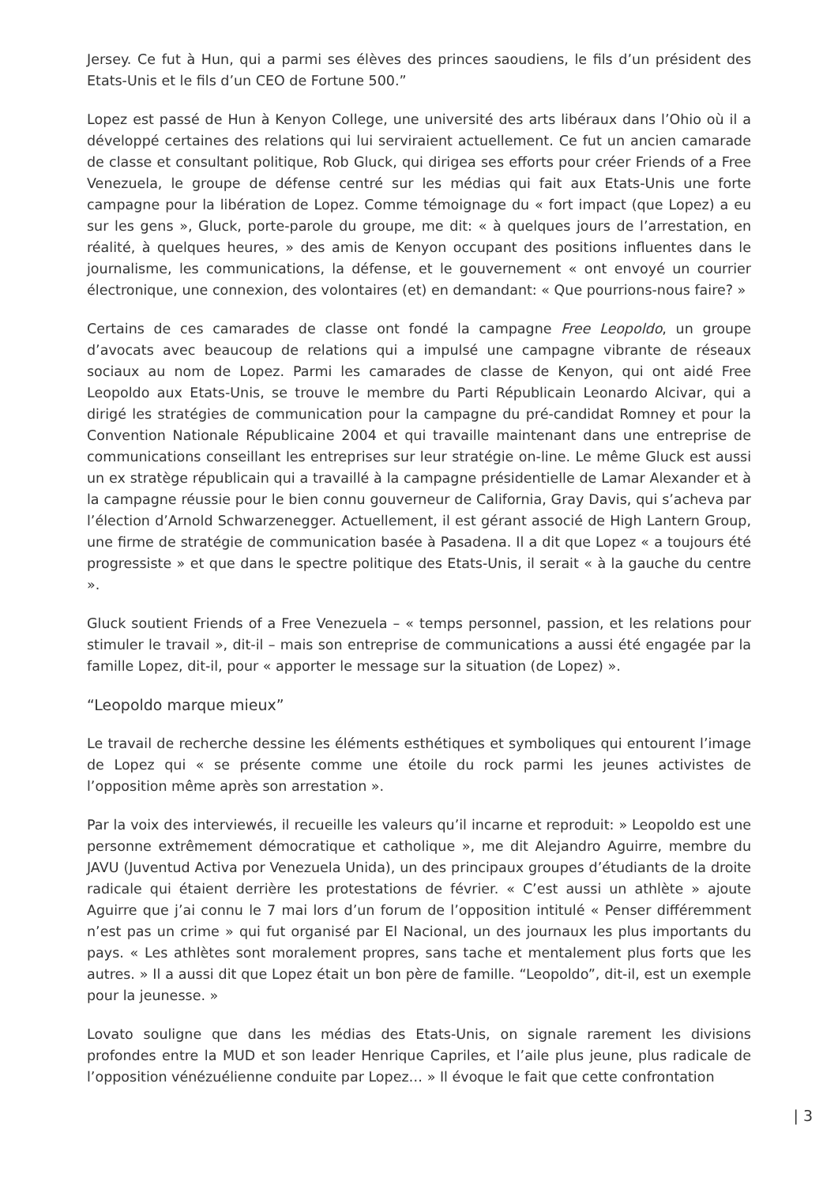Jersey. Ce fut à Hun, qui a parmi ses élèves des princes saoudiens, le fils d’un président des Etats-Unis et le fils d’un CEO de Fortune 500.”
Lopez est passé de Hun à Kenyon College, une université des arts libéraux dans l’Ohio où il a développé certaines des relations qui lui serviraient actuellement. Ce fut un ancien camarade de classe et consultant politique, Rob Gluck, qui dirigea ses efforts pour créer Friends of a Free Venezuela, le groupe de défense centré sur les médias qui fait aux Etats-Unis une forte campagne pour la libération de Lopez. Comme témoignage du « fort impact (que Lopez) a eu sur les gens », Gluck, porte-parole du groupe, me dit: « à quelques jours de l’arrestation, en réalité, à quelques heures, » des amis de Kenyon occupant des positions influentes dans le journalisme, les communications, la défense, et le gouvernement « ont envoyé un courrier électronique, une connexion, des volontaires (et) en demandant: « Que pourrions-nous faire? »
Certains de ces camarades de classe ont fondé la campagne Free Leopoldo, un groupe d’avocats avec beaucoup de relations qui a impulsé une campagne vibrante de réseaux sociaux au nom de Lopez. Parmi les camarades de classe de Kenyon, qui ont aidé Free Leopoldo aux Etats-Unis, se trouve le membre du Parti Républicain Leonardo Alcivar, qui a dirigé les stratégies de communication pour la campagne du pré-candidat Romney et pour la Convention Nationale Républicaine 2004 et qui travaille maintenant dans une entreprise de communications conseillant les entreprises sur leur stratégie on-line. Le même Gluck est aussi un ex stratège républicain qui a travaillé à la campagne présidentielle de Lamar Alexander et à la campagne réussie pour le bien connu gouverneur de California, Gray Davis, qui s’acheva par l’élection d’Arnold Schwarzenegger. Actuellement, il est gérant associé de High Lantern Group, une firme de stratégie de communication basée à Pasadena. Il a dit que Lopez « a toujours été progressiste » et que dans le spectre politique des Etats-Unis, il serait « à la gauche du centre ».
Gluck soutient Friends of a Free Venezuela – « temps personnel, passion, et les relations pour stimuler le travail », dit-il – mais son entreprise de communications a aussi été engagée par la famille Lopez, dit-il, pour « apporter le message sur la situation (de Lopez) ».
“Leopoldo marque mieux”
Le travail de recherche dessine les éléments esthétiques et symboliques qui entourent l’image de Lopez qui « se présente comme une étoile du rock parmi les jeunes activistes de l’opposition même après son arrestation ».
Par la voix des interviewés, il recueille les valeurs qu’il incarne et reproduit: » Leopoldo est une personne extrêmement démocratique et catholique », me dit Alejandro Aguirre, membre du JAVU (Juventud Activa por Venezuela Unida), un des principaux groupes d’étudiants de la droite radicale qui étaient derrière les protestations de février. « C’est aussi un athlète » ajoute Aguirre que j’ai connu le 7 mai lors d’un forum de l’opposition intitulé « Penser différemment n’est pas un crime » qui fut organisé par El Nacional, un des journaux les plus importants du pays. « Les athlètes sont moralement propres, sans tache et mentalement plus forts que les autres. » Il a aussi dit que Lopez était un bon père de famille. “Leopoldo”, dit-il, est un exemple pour la jeunesse. »
Lovato souligne que dans les médias des Etats-Unis, on signale rarement les divisions profondes entre la MUD et son leader Henrique Capriles, et l’aile plus jeune, plus radicale de l’opposition vénézuélienne conduite par Lopez… » Il évoque le fait que cette confrontation
| 3